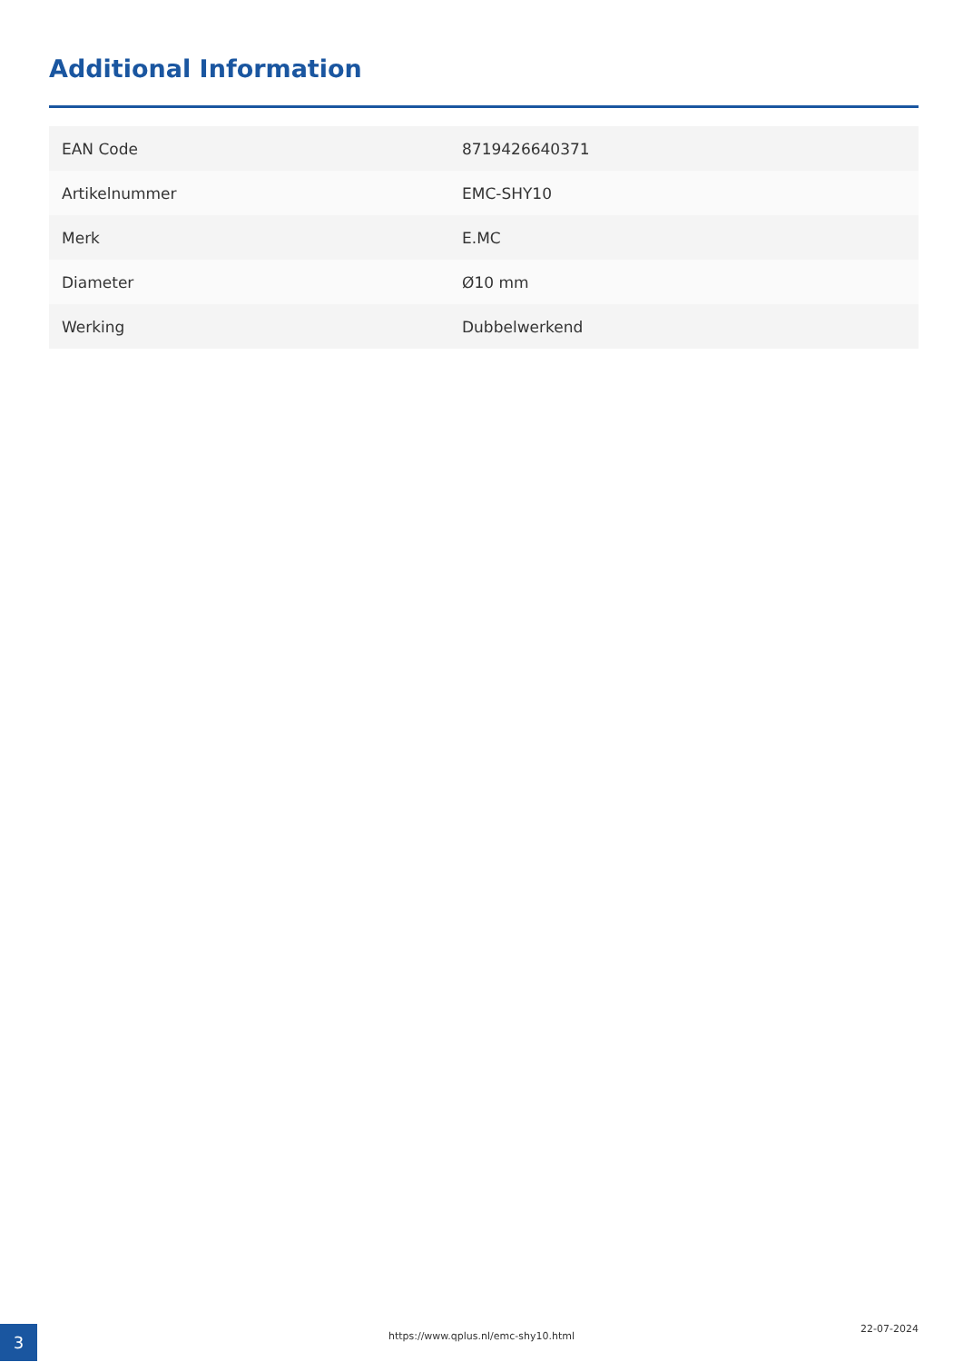Additional Information
| EAN Code | 8719426640371 |
| Artikelnummer | EMC-SHY10 |
| Merk | E.MC |
| Diameter | Ø10 mm |
| Werking | Dubbelwerkend |
3 https://www.qplus.nl/emc-shy10.html
22-07-2024